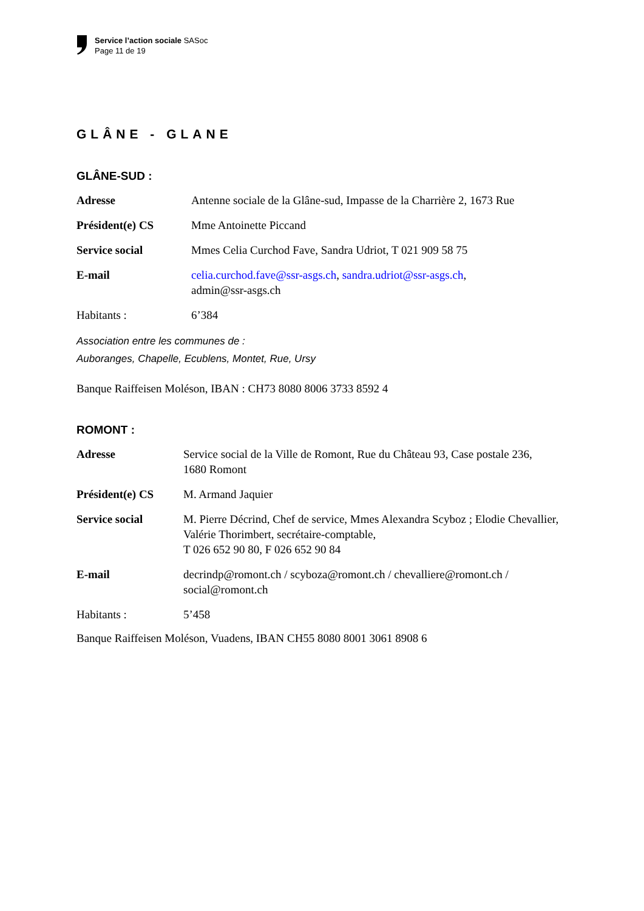Service l’action sociale SASoc
Page 11 de 19
GLÂNE - GLANE
GLÂNE-SUD :
| Adresse | Antenne sociale de la Glâne-sud, Impasse de la Charrière 2, 1673 Rue |
| Président(e) CS | Mme Antoinette Piccand |
| Service social | Mmes Celia Curchod Fave, Sandra Udriot, T 021 909 58 75 |
| E-mail | celia.curchod.fave@ssr-asgs.ch , sandra.udriot@ssr-asgs.ch , admin@ssr-asgs.ch |
| Habitants : | 6’384 |
Association entre les communes de :
Auboranges, Chapelle, Ecublens, Montet, Rue, Ursy
Banque Raiffeisen Moléson, IBAN : CH73 8080 8006 3733 8592 4
ROMONT :
| Adresse | Service social de la Ville de Romont, Rue du Château 93, Case postale 236, 1680 Romont |
| Président(e) CS | M. Armand Jaquier |
| Service social | M. Pierre Décrind, Chef de service, Mmes Alexandra Scyboz ; Elodie Chevallier, Valérie Thorimbert, secrétaire-comptable, T 026 652 90 80, F 026 652 90 84 |
| E-mail | decrindp@romont.ch / scyboza@romont.ch / chevalliere@romont.ch / social@romont.ch |
| Habitants : | 5’458 |
Banque Raiffeisen Moléson, Vuadens, IBAN CH55 8080 8001 3061 8908 6